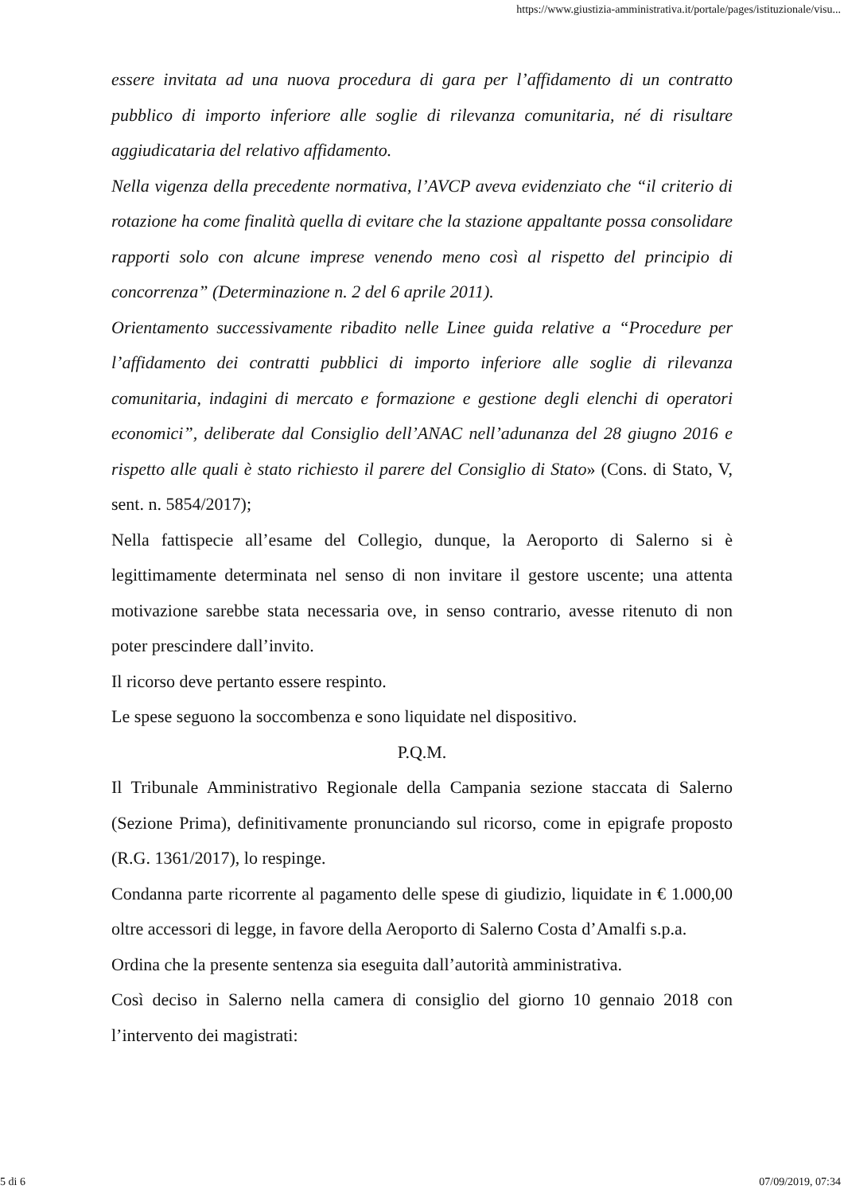https://www.giustizia-amministrativa.it/portale/pages/istituzionale/visu...
essere invitata ad una nuova procedura di gara per l’affidamento di un contratto pubblico di importo inferiore alle soglie di rilevanza comunitaria, né di risultare aggiudicataria del relativo affidamento.
Nella vigenza della precedente normativa, l’AVCP aveva evidenziato che “il criterio di rotazione ha come finalità quella di evitare che la stazione appaltante possa consolidare rapporti solo con alcune imprese venendo meno così al rispetto del principio di concorrenza” (Determinazione n. 2 del 6 aprile 2011).
Orientamento successivamente ribadito nelle Linee guida relative a “Procedure per l’affidamento dei contratti pubblici di importo inferiore alle soglie di rilevanza comunitaria, indagini di mercato e formazione e gestione degli elenchi di operatori economici”, deliberate dal Consiglio dell’ANAC nell’adunanza del 28 giugno 2016 e rispetto alle quali è stato richiesto il parere del Consiglio di Stato» (Cons. di Stato, V, sent. n. 5854/2017);
Nella fattispecie all’esame del Collegio, dunque, la Aeroporto di Salerno si è legittimamente determinata nel senso di non invitare il gestore uscente; una attenta motivazione sarebbe stata necessaria ove, in senso contrario, avesse ritenuto di non poter prescindere dall’invito.
Il ricorso deve pertanto essere respinto.
Le spese seguono la soccombenza e sono liquidate nel dispositivo.
P.Q.M.
Il Tribunale Amministrativo Regionale della Campania sezione staccata di Salerno (Sezione Prima), definitivamente pronunciando sul ricorso, come in epigrafe proposto (R.G. 1361/2017), lo respinge.
Condanna parte ricorrente al pagamento delle spese di giudizio, liquidate in € 1.000,00 oltre accessori di legge, in favore della Aeroporto di Salerno Costa d’Amalfi s.p.a.
Ordina che la presente sentenza sia eseguita dall’autorità amministrativa.
Così deciso in Salerno nella camera di consiglio del giorno 10 gennaio 2018 con l’intervento dei magistrati:
5 di 6 07/09/2019, 07:34